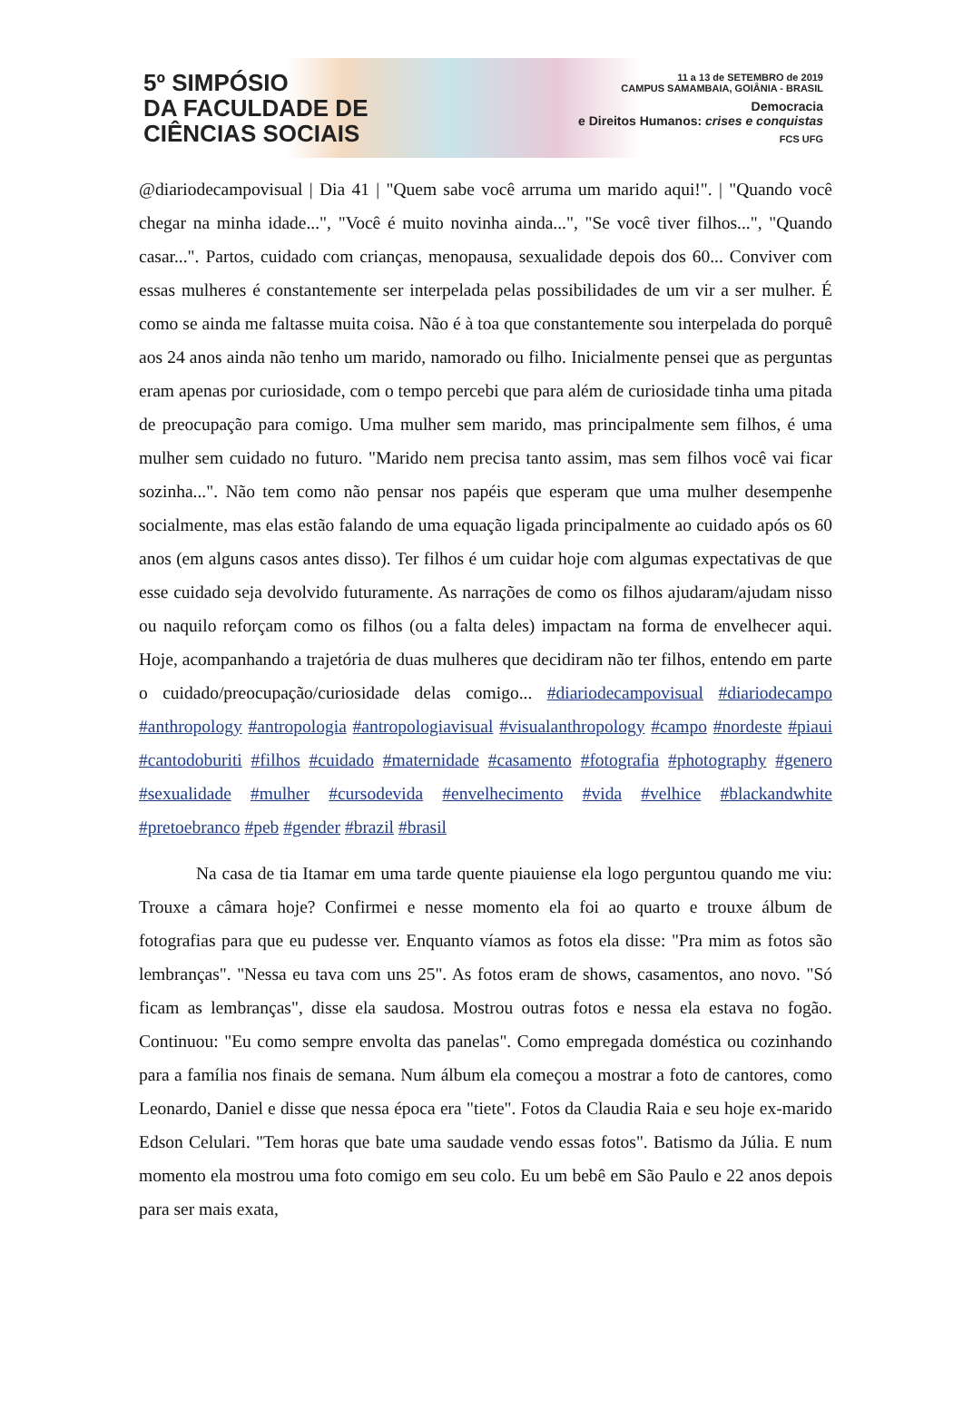5º SIMPÓSIO
DA FACULDADE DE
CIÊNCIAS SOCIAIS
11 a 13 de SETEMBRO de 2019
CAMPUS SAMAMBAIA, GOIÂNIA - BRASIL
Democracia
e Direitos Humanos: crises e conquistas
FCS UFG
@diariodecampovisual | Dia 41 | "Quem sabe você arruma um marido aqui!". | "Quando você chegar na minha idade...", "Você é muito novinha ainda...", "Se você tiver filhos...", "Quando casar...". Partos, cuidado com crianças, menopausa, sexualidade depois dos 60... Conviver com essas mulheres é constantemente ser interpelada pelas possibilidades de um vir a ser mulher. É como se ainda me faltasse muita coisa. Não é à toa que constantemente sou interpelada do porquê aos 24 anos ainda não tenho um marido, namorado ou filho. Inicialmente pensei que as perguntas eram apenas por curiosidade, com o tempo percebi que para além de curiosidade tinha uma pitada de preocupação para comigo. Uma mulher sem marido, mas principalmente sem filhos, é uma mulher sem cuidado no futuro. "Marido nem precisa tanto assim, mas sem filhos você vai ficar sozinha...". Não tem como não pensar nos papéis que esperam que uma mulher desempenhe socialmente, mas elas estão falando de uma equação ligada principalmente ao cuidado após os 60 anos (em alguns casos antes disso). Ter filhos é um cuidar hoje com algumas expectativas de que esse cuidado seja devolvido futuramente. As narrações de como os filhos ajudaram/ajudam nisso ou naquilo reforçam como os filhos (ou a falta deles) impactam na forma de envelhecer aqui. Hoje, acompanhando a trajetória de duas mulheres que decidiram não ter filhos, entendo em parte o cuidado/preocupação/curiosidade delas comigo... #diariodecampovisual #diariodecampo #anthropology #antropologia #antropologiavisual #visualanthropology #campo #nordeste #piaui #cantodoburiti #filhos #cuidado #maternidade #casamento #fotografia #photography #genero #sexualidade #mulher #cursodevida #envelhecimento #vida #velhice #blackandwhite #pretoebranco #peb #gender #brazil #brasil
Na casa de tia Itamar em uma tarde quente piauiense ela logo perguntou quando me viu: Trouxe a câmara hoje? Confirmei e nesse momento ela foi ao quarto e trouxe álbum de fotografias para que eu pudesse ver. Enquanto víamos as fotos ela disse: "Pra mim as fotos são lembranças". "Nessa eu tava com uns 25". As fotos eram de shows, casamentos, ano novo. "Só ficam as lembranças", disse ela saudosa. Mostrou outras fotos e nessa ela estava no fogão. Continuou: "Eu como sempre envolta das panelas". Como empregada doméstica ou cozinhando para a família nos finais de semana. Num álbum ela começou a mostrar a foto de cantores, como Leonardo, Daniel e disse que nessa época era "tiete". Fotos da Claudia Raia e seu hoje ex-marido Edson Celulari. "Tem horas que bate uma saudade vendo essas fotos". Batismo da Júlia. E num momento ela mostrou uma foto comigo em seu colo. Eu um bebê em São Paulo e 22 anos depois para ser mais exata,